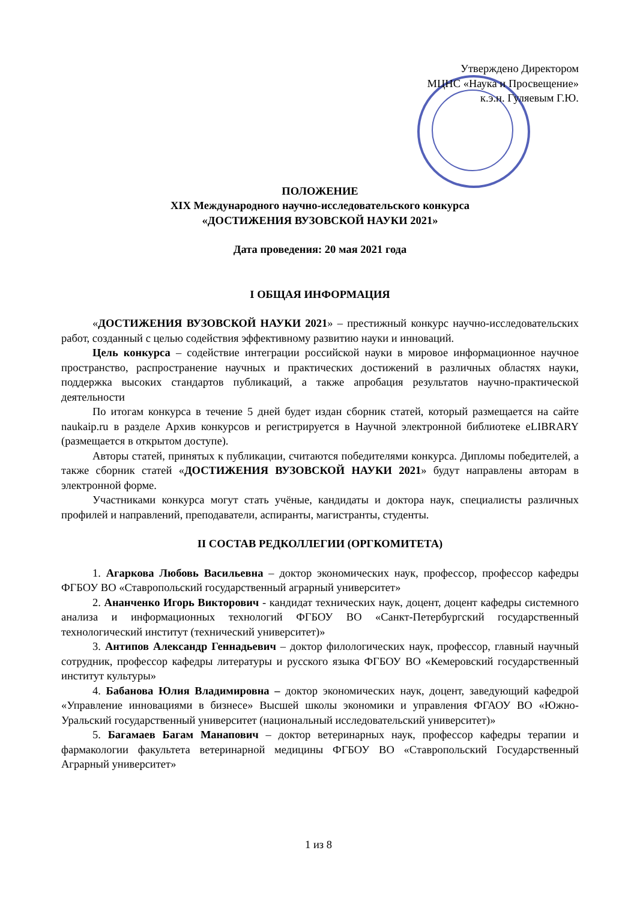Утверждено Директором
МЦНС «Наука и Просвещение»
к.э.н. Гуляевым Г.Ю.
ПОЛОЖЕНИЕ
XIX Международного научно-исследовательского конкурса
«ДОСТИЖЕНИЯ ВУЗОВСКОЙ НАУКИ 2021»
Дата проведения: 20 мая 2021 года
I ОБЩАЯ ИНФОРМАЦИЯ
«ДОСТИЖЕНИЯ ВУЗОВСКОЙ НАУКИ 2021» – престижный конкурс научно-исследовательских работ, созданный с целью содействия эффективному развитию науки и инноваций.
Цель конкурса – содействие интеграции российской науки в мировое информационное научное пространство, распространение научных и практических достижений в различных областях науки, поддержка высоких стандартов публикаций, а также апробация результатов научно-практической деятельности
По итогам конкурса в течение 5 дней будет издан сборник статей, который размещается на сайте naukaip.ru в разделе Архив конкурсов и регистрируется в Научной электронной библиотеке eLIBRARY (размещается в открытом доступе).
Авторы статей, принятых к публикации, считаются победителями конкурса. Дипломы победителей, а также сборник статей «ДОСТИЖЕНИЯ ВУЗОВСКОЙ НАУКИ 2021» будут направлены авторам в электронной форме.
Участниками конкурса могут стать учёные, кандидаты и доктора наук, специалисты различных профилей и направлений, преподаватели, аспиранты, магистранты, студенты.
II СОСТАВ РЕДКОЛЛЕГИИ (ОРГКОМИТЕТА)
1. Агаркова Любовь Васильевна – доктор экономических наук, профессор, профессор кафедры ФГБОУ ВО «Ставропольский государственный аграрный университет»
2. Ананченко Игорь Викторович - кандидат технических наук, доцент, доцент кафедры системного анализа и информационных технологий ФГБОУ ВО «Санкт-Петербургский государственный технологический институт (технический университет)»
3. Антипов Александр Геннадьевич – доктор филологических наук, профессор, главный научный сотрудник, профессор кафедры литературы и русского языка ФГБОУ ВО «Кемеровский государственный институт культуры»
4. Бабанова Юлия Владимировна – доктор экономических наук, доцент, заведующий кафедрой «Управление инновациями в бизнесе» Высшей школы экономики и управления ФГАОУ ВО «Южно-Уральский государственный университет (национальный исследовательский университет)»
5. Багамаев Багам Манапович – доктор ветеринарных наук, профессор кафедры терапии и фармакологии факультета ветеринарной медицины ФГБОУ ВО «Ставропольский Государственный Аграрный университет»
1 из 8